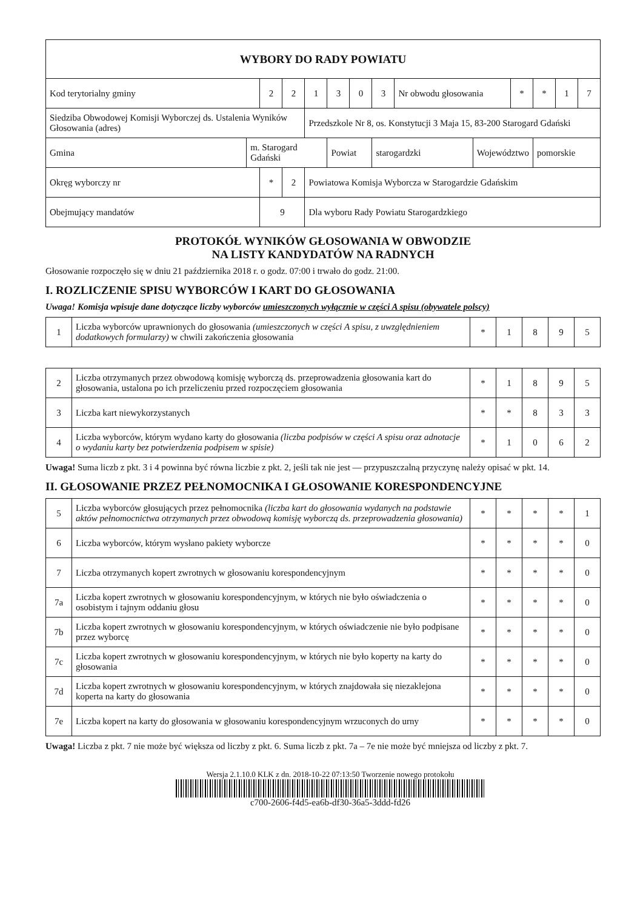| WYBORY DO RADY POWIATU | | | | | | | | | | | | | |
| Kod terytorialny gminy | | 2 | 2 | 1 | 3 | 0 | 3 | Nr obwodu głosowania | | * | * | 1 | 7 |
| Siedziba Obwodowej Komisji Wyborczej ds. Ustalenia Wyników Głosowania (adres) | | | | Przedszkole Nr 8, os. Konstytucji 3 Maja 15, 83-200 Starogard Gdański | | | | | | | | | |
| Gmina | m. Starogard Gdański | | | | Powiat | | starogardzki | | Województwo | | pomorskie | | |
| Okręg wyborczy nr | | * | 2 | Powiatowa Komisja Wyborcza w Starogardzie Gdańskim | | | | | | | | | |
| Obejmujący mandatów | | 9 | | Dla wyboru Rady Powiatu Starogardzkiego | | | | | | | | | |
PROTOKÓŁ WYNIKÓW GŁOSOWANIA W OBWODZIE
NA LISTY KANDYDATÓW NA RADNYCH
Głosowanie rozpoczęło się w dniu 21 października 2018 r. o godz. 07:00 i trwało do godz. 21:00.
I. ROZLICZENIE SPISU WYBORCÓW I KART DO GŁOSOWANIA
Uwaga! Komisja wpisuje dane dotyczące liczby wyborców umieszczonych wyłącznie w części A spisu (obywatele polscy)
| 1 | Liczba wyborców uprawnionych do głosowania (umieszczonych w części A spisu, z uwzględnieniem dodatkowych formularzy) w chwili zakończenia głosowania | * | 1 | 8 | 9 | 5 |
| 2 | Liczba otrzymanych przez obwodową komisję wyborczą ds. przeprowadzenia głosowania kart do głosowania, ustalona po ich przeliczeniu przed rozpoczęciem głosowania | * | 1 | 8 | 9 | 5 |
| 3 | Liczba kart niewykorzystanych | * | * | 8 | 3 | 3 |
| 4 | Liczba wyborców, którym wydano karty do głosowania (liczba podpisów w części A spisu oraz adnotacje o wydaniu karty bez potwierdzenia podpisem w spisie) | * | 1 | 0 | 6 | 2 |
Uwaga! Suma liczb z pkt. 3 i 4 powinna być równa liczbie z pkt. 2, jeśli tak nie jest — przypuszczalną przyczynę należy opisać w pkt. 14.
II. GŁOSOWANIE PRZEZ PEŁNOMOCNIKA I GŁOSOWANIE KORESPONDENCYJNE
| 5 | Liczba wyborców głosujących przez pełnomocnika (liczba kart do głosowania wydanych na podstawie aktów pełnomocnictwa otrzymanych przez obwodową komisję wyborczą ds. przeprowadzenia głosowania) | * | * | * | * | 1 |
| 6 | Liczba wyborców, którym wysłano pakiety wyborcze | * | * | * | * | 0 |
| 7 | Liczba otrzymanych kopert zwrotnych w głosowaniu korespondencyjnym | * | * | * | * | 0 |
| 7a | Liczba kopert zwrotnych w głosowaniu korespondencyjnym, w których nie było oświadczenia o osobistym i tajnym oddaniu głosu | * | * | * | * | 0 |
| 7b | Liczba kopert zwrotnych w głosowaniu korespondencyjnym, w których oświadczenie nie było podpisane przez wyborcę | * | * | * | * | 0 |
| 7c | Liczba kopert zwrotnych w głosowaniu korespondencyjnym, w których nie było koperty na karty do głosowania | * | * | * | * | 0 |
| 7d | Liczba kopert zwrotnych w głosowaniu korespondencyjnym, w których znajdowała się niezaklejona koperta na karty do głosowania | * | * | * | * | 0 |
| 7e | Liczba kopert na karty do głosowania w głosowaniu korespondencyjnym wrzuconych do urny | * | * | * | * | 0 |
Uwaga! Liczba z pkt. 7 nie może być większa od liczby z pkt. 6. Suma liczb z pkt. 7a – 7e nie może być mniejsza od liczby z pkt. 7.
Wersja 2.1.10.0 KLK z dn. 2018-10-22 07:13:50 Tworzenie nowego protokołu
c700-2606-f4d5-ea6b-df30-36a5-3ddd-fd26